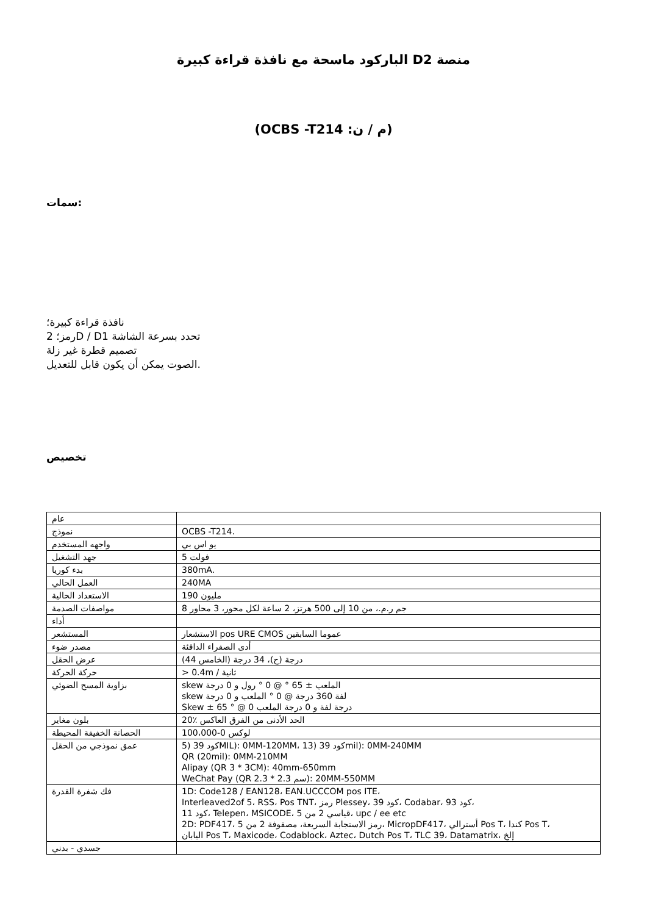الباركود ماسحة مع نافذة قراءة كبيرة Dمنصة 2
(OCBS -T214 :م / ن)
سمات:
نافذة قراءة كبيرة؛
رمز؛ 2D / Dتحدد بسرعة الشاشة 1
تصميم قطرة غير زلة
الصوت يمكن أن يكون قابل للتعديل.
تخصيص
| عام | |
| نموذج | OCBS -T214. |
| واجهه المستخدم | يو اس بي |
| جهد التشغيل | فولت 5 |
| بدء كوريا | 380mA. |
| العمل الحالي | 240MA |
| الاستعداد الحالية | مليون 190 |
| مواصفات الصدمة | جم ر.م.، من 10 إلى 500 هرتز، 2 ساعة لكل محور، 3 محاور 8 |
| أداء | |
| المستشعر | الاستشعار pos URE CMOS عموما السابقين |
| مصدر ضوء | أدى الصفراء الدافئة |
| عرض الحقل | (درجة (ح)، 34 درجة (الخامس 44 |
| حركة الحركة | > 0.4m / ثانية |
| بزاوية المسح الضوئي | skew الملعب ± 65 ° @ 0 ° رول و 0 درجة skew لفة 360 درجة @ 0 ° الملعب و 0 درجة Skew ± 65 ° @ 0 درجة لفة و 0 درجة الملعب |
| بلون مغاير | الحد الأدنى من الفرق العاكس ٪20 |
| الحصانة الخفيفة المحيطة | لوكس 0-100،000 |
| عمق نموذجي من الحقل | 5) 39 كودMIL): 0MM-120MM، 13) 39 كودmil): 0MM-240MM QR (20mil): 0MM-210MM Alipay (QR 3 * 3CM): 40mm-650mm WeChat Pay (QR 2.3 * 2.3 سم): 20MM-550MM |
| فك شفرة القدرة | 1D: Code128 / EAN128، EAN.UCCCOM pos ITE، Interleaved2of 5، RSS، Pos TNT، رمز Plessey، 39 كود، Codabar، 93 كود، 11 كود، Telepen، MSICODE، 5 قياسي 2 من، upc / ee etc 2D: PDF417، 5 رمز الاستجابة السريعة، مصفوفة 2 من، MicropDF417، أسترالي Pos T، كندا Pos T، اليابان Pos T، Maxicode، Codablock، Aztec، Dutch Pos T، TLC 39، Datamatrix، إلخ |
| جسدي - بدني | |